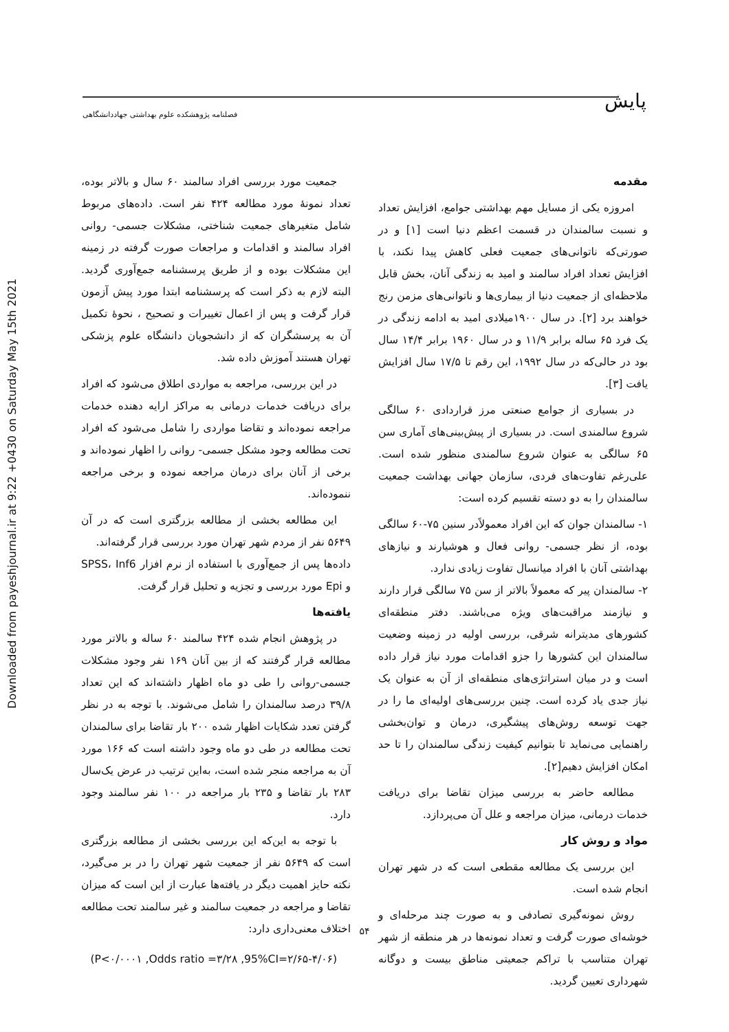Downloaded from payeshjournal.ir at 9:22 +0430 on Saturday May 15th 2021
پایش
فصلنامه پژوهشکده علوم بهداشتی جهاددانشگاهی
مقدمه
امروزه یکی از مسایل مهم بهداشتی جوامع، افزایش تعداد و نسبت سالمندان در قسمت اعظم دنیا است [۱] و در صورتی‌که ناتوانی‌های جمعیت فعلی کاهش پیدا نکند، با افزایش تعداد افراد سالمند و امید به زندگی آنان، بخش قابل ملاحظه‌ای از جمعیت دنیا از بیماری‌ها و ناتوانی‌های مزمن رنج خواهند برد [۲]. در سال ۱۹۰۰میلادی امید به ادامه زندگی در یک فرد ۶۵ ساله برابر ۱۱/۹ و در سال ۱۹۶۰ برابر ۱۴/۴ سال بود در حالی‌که در سال ۱۹۹۲، این رقم تا ۱۷/۵ سال افزایش یافت [۳].
در بسیاری از جوامع صنعتی مرز قراردادی ۶۰ سالگی شروع سالمندی است. در بسیاری از پیش‌بینی‌های آماری سن ۶۵ سالگی به عنوان شروع سالمندی منظور شده است. علی‌رغم تفاوت‌های فردی، سازمان جهانی بهداشت جمعیت سالمندان را به دو دسته تقسیم کرده است:
۱- سالمندان جوان که این افراد معمولاًدر سنین ۷۵-۶۰ سالگی بوده، از نظر جسمی- روانی فعال و هوشیارند و نیازهای بهداشتی آنان با افراد میانسال تفاوت زیادی ندارد.
۲- سالمندان پیر که معمولاً بالاتر از سن ۷۵ سالگی قرار دارند و نیازمند مراقبت‌های ویژه می‌باشند. دفتر منطقه‌ای کشورهای مدیترانه شرقی، بررسی اولیه در زمینه وضعیت سالمندان این کشورها را جزو اقدامات مورد نیاز قرار داده است و در میان استراتژی‌های منطقه‌ای از آن به عنوان یک نیاز جدی یاد کرده است. چنین بررسی‌های اولیه‌ای ما را در جهت توسعه روش‌های پیشگیری، درمان و توان‌بخشی راهنمایی می‌نماید تا بتوانیم کیفیت زندگی سالمندان را تا حد امکان افزایش دهیم[۲].
مطالعه حاضر به بررسی میزان تقاضا برای دریافت خدمات درمانی، میزان مراجعه و علل آن می‌پردازد.
مواد و روش کار
این بررسی یک مطالعه مقطعی است که در شهر تهران انجام شده است.
روش نمونه‌گیری تصادفی و به صورت چند مرحله‌ای و خوشه‌ای صورت گرفت و تعداد نمونه‌ها در هر منطقه از شهر تهران متناسب با تراکم جمعیتی مناطق بیست و دوگانه شهرداری تعیین گردید.
جمعیت مورد بررسی افراد سالمند ۶۰ سال و بالاتر بوده، تعداد نمونهٔ مورد مطالعه ۴۲۴ نفر است. داده‌های مربوط شامل متغیرهای جمعیت شناختی، مشکلات جسمی- روانی افراد سالمند و اقدامات و مراجعات صورت گرفته در زمینه این مشکلات بوده و از طریق پرسشنامه جمع‌آوری گردید. البته لازم به ذکر است که پرسشنامه ابتدا مورد پیش آزمون قرار گرفت و پس از اعمال تغییرات و تصحیح ، نحوهٔ تکمیل آن به پرسشگران که از دانشجویان دانشگاه علوم پزشکی تهران هستند آموزش داده شد.
در این بررسی، مراجعه به مواردی اطلاق می‌شود که افراد برای دریافت خدمات درمانی به مراکز ارایه دهنده خدمات مراجعه نموده‌اند و تقاضا مواردی را شامل می‌شود که افراد تحت مطالعه وجود مشکل جسمی- روانی را اظهار نموده‌اند و برخی از آنان برای درمان مراجعه نموده و برخی مراجعه ننموده‌اند.
این مطالعه بخشی از مطالعه بزرگتری است که در آن ۵۶۴۹ نفر از مردم شهر تهران مورد بررسی قرار گرفته‌اند.
داده‌ها پس از جمع‌آوری با استفاده از نرم افزار SPSS، Inf6 و Epi مورد بررسی و تجزیه و تحلیل قرار گرفت.
یافته‌ها
در پژوهش انجام شده ۴۲۴ سالمند ۶۰ ساله و بالاتر مورد مطالعه قرار گرفتند که از بین آنان ۱۶۹ نفر وجود مشکلات جسمی-روانی را طی دو ماه اظهار داشته‌اند که این تعداد ۳۹/۸ درصد سالمندان را شامل می‌شوند. با توجه به در نظر گرفتن تعدد شکایات اظهار شده ۲۰۰ بار تقاضا برای سالمندان تحت مطالعه در طی دو ماه وجود داشته است که ۱۶۶ مورد آن به مراجعه منجر شده است، به‌این ترتیب در عرض یک‌سال ۲۸۳ بار تقاضا و ۲۳۵ بار مراجعه در ۱۰۰ نفر سالمند وجود دارد.
با توجه به این‌که این بررسی بخشی از مطالعه بزرگتری است که ۵۶۴۹ نفر از جمعیت شهر تهران را در بر می‌گیرد، نکته حایز اهمیت دیگر در یافته‌ها عبارت از این است که میزان تقاضا و مراجعه در جمعیت سالمند و غیر سالمند تحت مطالعه اختلاف معنی‌داری دارد:
(P<۰/۰۰۰۱ ,Odds ratio =۳/۲۸ ,95%CI=۲/۶۵-۴/۰۶)
۵۴